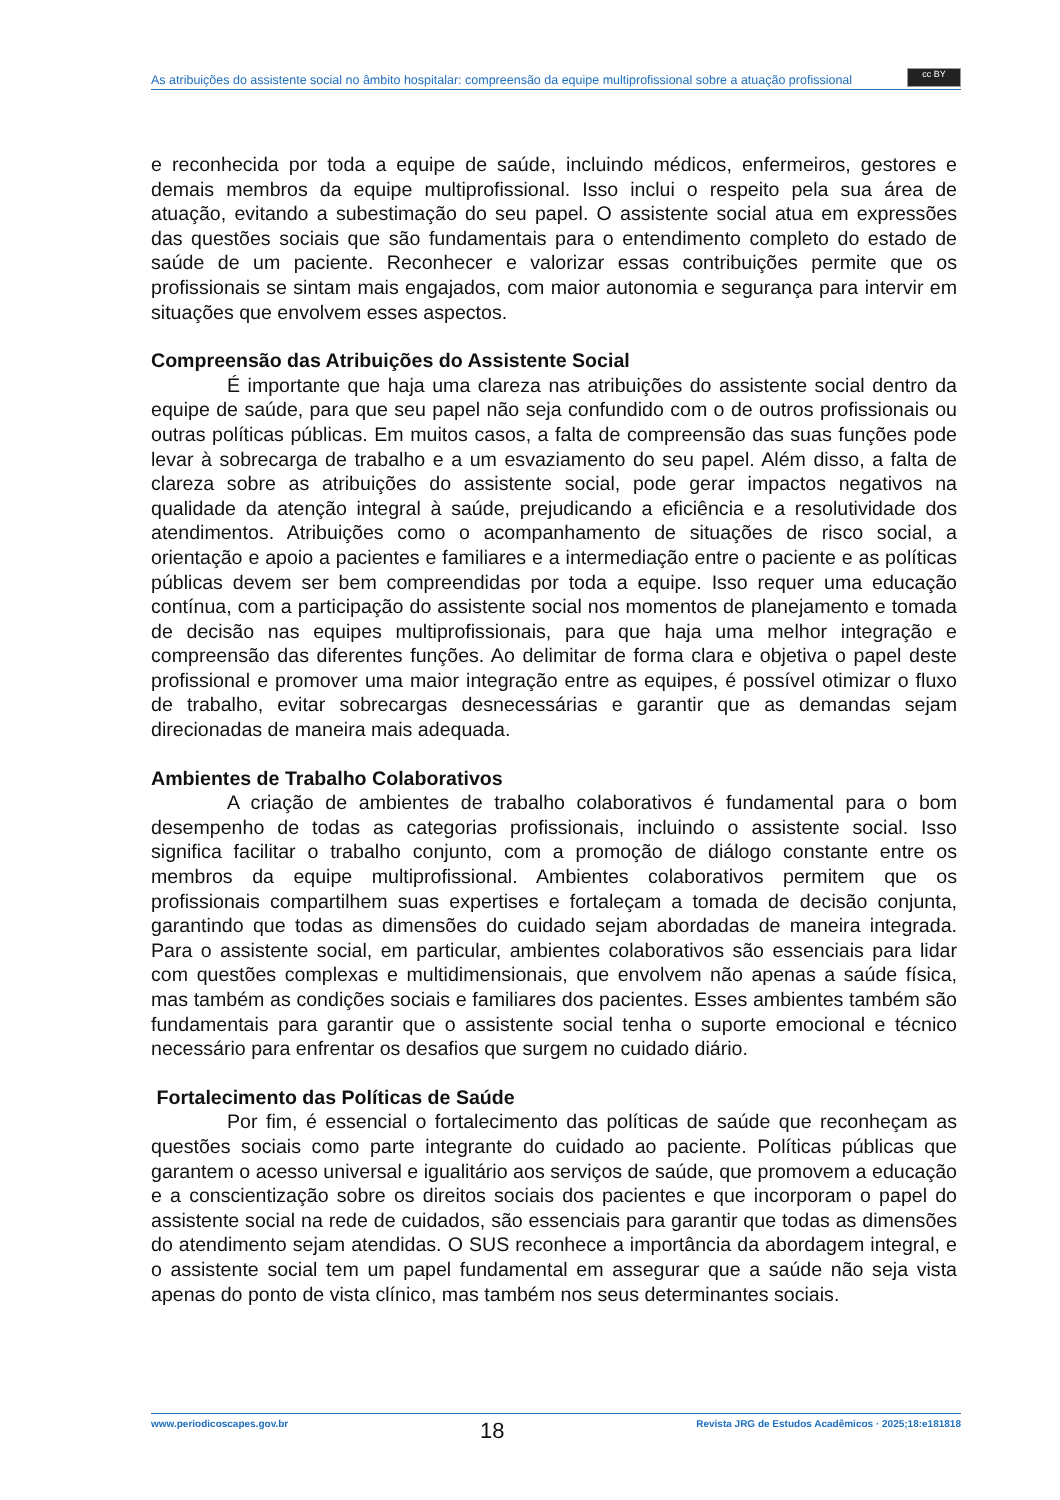As atribuições do assistente social no âmbito hospitalar: compreensão da equipe multiprofissional sobre a atuação profissional
cc BY
e reconhecida por toda a equipe de saúde, incluindo médicos, enfermeiros, gestores e demais membros da equipe multiprofissional. Isso inclui o respeito pela sua área de atuação, evitando a subestimação do seu papel. O assistente social atua em expressões das questões sociais que são fundamentais para o entendimento completo do estado de saúde de um paciente. Reconhecer e valorizar essas contribuições permite que os profissionais se sintam mais engajados, com maior autonomia e segurança para intervir em situações que envolvem esses aspectos.
Compreensão das Atribuições do Assistente Social
É importante que haja uma clareza nas atribuições do assistente social dentro da equipe de saúde, para que seu papel não seja confundido com o de outros profissionais ou outras políticas públicas. Em muitos casos, a falta de compreensão das suas funções pode levar à sobrecarga de trabalho e a um esvaziamento do seu papel. Além disso, a falta de clareza sobre as atribuições do assistente social, pode gerar impactos negativos na qualidade da atenção integral à saúde, prejudicando a eficiência e a resolutividade dos atendimentos. Atribuições como o acompanhamento de situações de risco social, a orientação e apoio a pacientes e familiares e a intermediação entre o paciente e as políticas públicas devem ser bem compreendidas por toda a equipe. Isso requer uma educação contínua, com a participação do assistente social nos momentos de planejamento e tomada de decisão nas equipes multiprofissionais, para que haja uma melhor integração e compreensão das diferentes funções. Ao delimitar de forma clara e objetiva o papel deste profissional e promover uma maior integração entre as equipes, é possível otimizar o fluxo de trabalho, evitar sobrecargas desnecessárias e garantir que as demandas sejam direcionadas de maneira mais adequada.
Ambientes de Trabalho Colaborativos
A criação de ambientes de trabalho colaborativos é fundamental para o bom desempenho de todas as categorias profissionais, incluindo o assistente social. Isso significa facilitar o trabalho conjunto, com a promoção de diálogo constante entre os membros da equipe multiprofissional. Ambientes colaborativos permitem que os profissionais compartilhem suas expertises e fortaleçam a tomada de decisão conjunta, garantindo que todas as dimensões do cuidado sejam abordadas de maneira integrada. Para o assistente social, em particular, ambientes colaborativos são essenciais para lidar com questões complexas e multidimensionais, que envolvem não apenas a saúde física, mas também as condições sociais e familiares dos pacientes. Esses ambientes também são fundamentais para garantir que o assistente social tenha o suporte emocional e técnico necessário para enfrentar os desafios que surgem no cuidado diário.
Fortalecimento das Políticas de Saúde
Por fim, é essencial o fortalecimento das políticas de saúde que reconheçam as questões sociais como parte integrante do cuidado ao paciente. Políticas públicas que garantem o acesso universal e igualitário aos serviços de saúde, que promovem a educação e a conscientização sobre os direitos sociais dos pacientes e que incorporam o papel do assistente social na rede de cuidados, são essenciais para garantir que todas as dimensões do atendimento sejam atendidas. O SUS reconhece a importância da abordagem integral, e o assistente social tem um papel fundamental em assegurar que a saúde não seja vista apenas do ponto de vista clínico, mas também nos seus determinantes sociais.
www.periodicoscapes.gov.br 18 Revista JRG de Estudos Acadêmicos · 2025;18:e181818